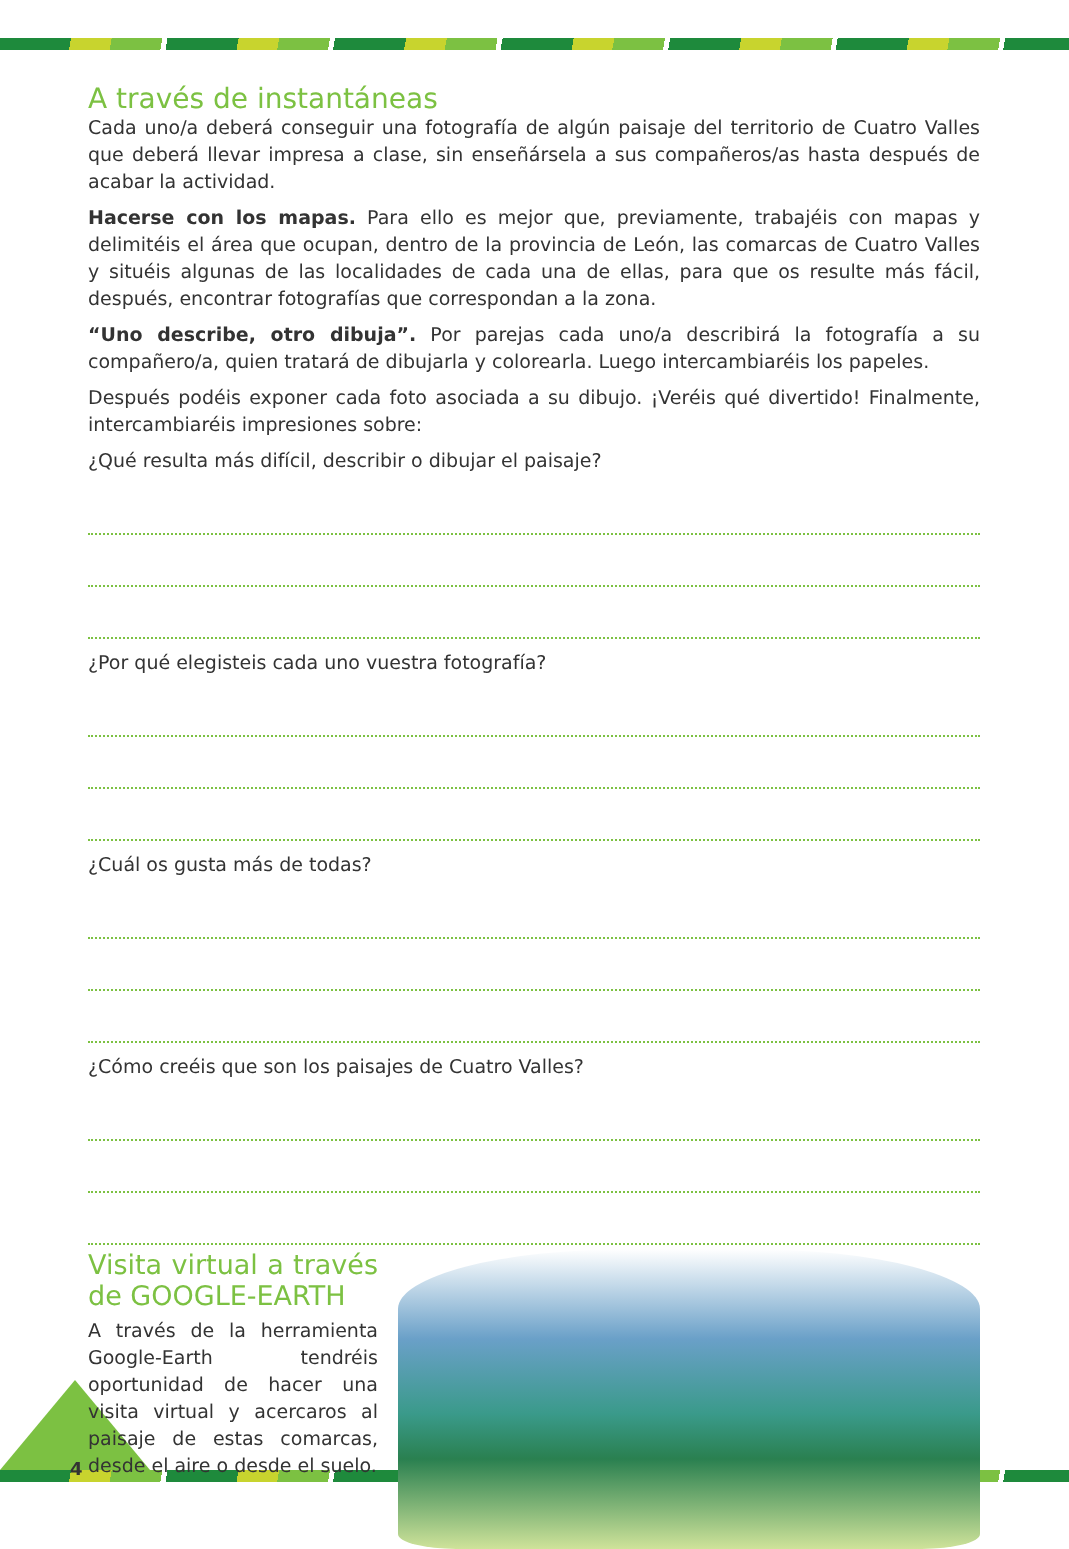A través de instantáneas
Cada uno/a deberá conseguir una fotografía de algún paisaje del territorio de Cuatro Valles que deberá llevar impresa a clase, sin enseñársela a sus compañeros/as hasta después de acabar la actividad.
Hacerse con los mapas. Para ello es mejor que, previamente, trabajéis con mapas y delimitéis el área que ocupan, dentro de la provincia de León, las comarcas de Cuatro Valles y situéis algunas de las localidades de cada una de ellas, para que os resulte más fácil, después, encontrar fotografías que correspondan a la zona.
“Uno describe, otro dibuja”. Por parejas cada uno/a describirá la fotografía a su compañero/a, quien tratará de dibujarla y colorearla. Luego intercambiaréis los papeles.
Después podéis exponer cada foto asociada a su dibujo. ¡Veréis qué divertido! Finalmente, intercambiaréis impresiones sobre:
¿Qué resulta más difícil, describir o dibujar el paisaje?
¿Por qué elegisteis cada uno vuestra fotografía?
¿Cuál os gusta más de todas?
¿Cómo creéis que son los paisajes de Cuatro Valles?
Visita virtual a través de GOOGLE-EARTH
A través de la herramienta Google-Earth tendréis oportunidad de hacer una visita virtual y acercaros al paisaje de estas comarcas, desde el aire o desde el suelo.
4